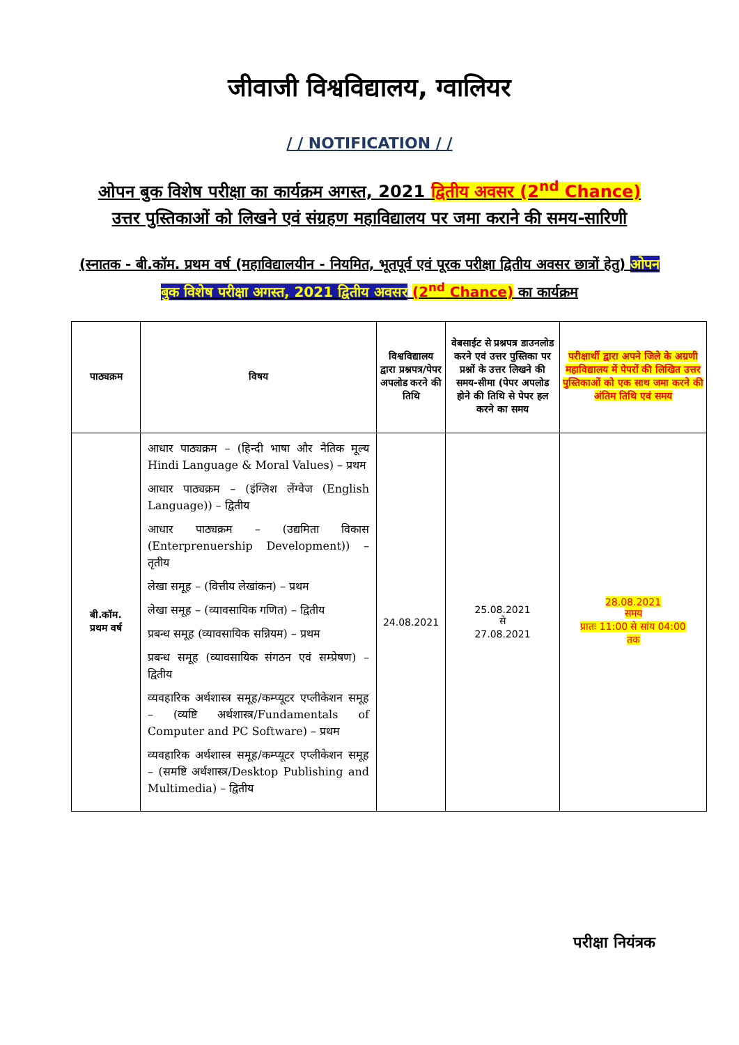जीवाजी विश्वविद्यालय, ग्वालियर
/ / NOTIFICATION / /
ओपन बुक विशेष परीक्षा का कार्यक्रम अगस्त, 2021 द्वितीय अवसर (2<sup>nd</sup> Chance)
उत्तर पुस्तिकाओं को लिखने एवं संग्रहण महाविद्यालय पर जमा कराने की समय-सारिणी
(स्नातक - बी.कॉम. प्रथम वर्ष (महाविद्यालयीन - नियमित, भूतपूर्व एवं पूरक परीक्षा द्वितीय अवसर छात्रों हेतु) ओपन बुक विशेष परीक्षा अगस्त, 2021 द्वितीय अवसर (2<sup>nd</sup> Chance) का कार्यक्रम
| पाठ्यक्रम | विषय | विश्वविद्यालय द्वारा प्रश्नपत्र/पेपर अपलोड करने की तिथि | वेबसाईट से प्रश्नपत्र डाउनलोड करने एवं उत्तर पुस्तिका पर प्रश्नों के उत्तर लिखने की समय-सीमा (पेपर अपलोड होने की तिथि से पेपर हल करने का समय | परीक्षार्थी द्वारा अपने जिले के अग्रणी महाविद्यालय में पेपरों की लिखित उत्तर पुस्तिकाओं को एक साथ जमा करने की अंतिम तिथि एवं समय |
| --- | --- | --- | --- | --- |
| बी.कॉम. प्रथम वर्ष | आधार पाठ्यक्रम – (हिन्दी भाषा और नैतिक मूल्य Hindi Language & Moral Values) – प्रथम आधार पाठ्यक्रम – (इंग्लिश लेंग्वेज (English Language)) – द्वितीय आधार पाठ्यक्रम – (उद्यमिता विकास (Enterprenuership Development)) – तृतीय लेखा समूह – (वित्तीय लेखांकन) – प्रथम लेखा समूह – (व्यावसायिक गणित) – द्वितीय प्रबन्ध समूह (व्यावसायिक सन्नियम) – प्रथम प्रबन्ध समूह (व्यावसायिक संगठन एवं सम्प्रेषण) – द्वितीय व्यवहारिक अर्थशास्त्र समूह/कम्प्यूटर एप्लीकेशन समूह – (व्यष्टि अर्थशास्त्र/Fundamentals of Computer and PC Software) – प्रथम व्यवहारिक अर्थशास्त्र समूह/कम्प्यूटर एप्लीकेशन समूह – (समष्टि अर्थशास्त्र/Desktop Publishing and Multimedia) – द्वितीय | 24.08.2021 | 25.08.2021 से 27.08.2021 | 28.08.2021 समय प्रातः 11:00 से सांय 04:00 तक |
परीक्षा नियंत्रक